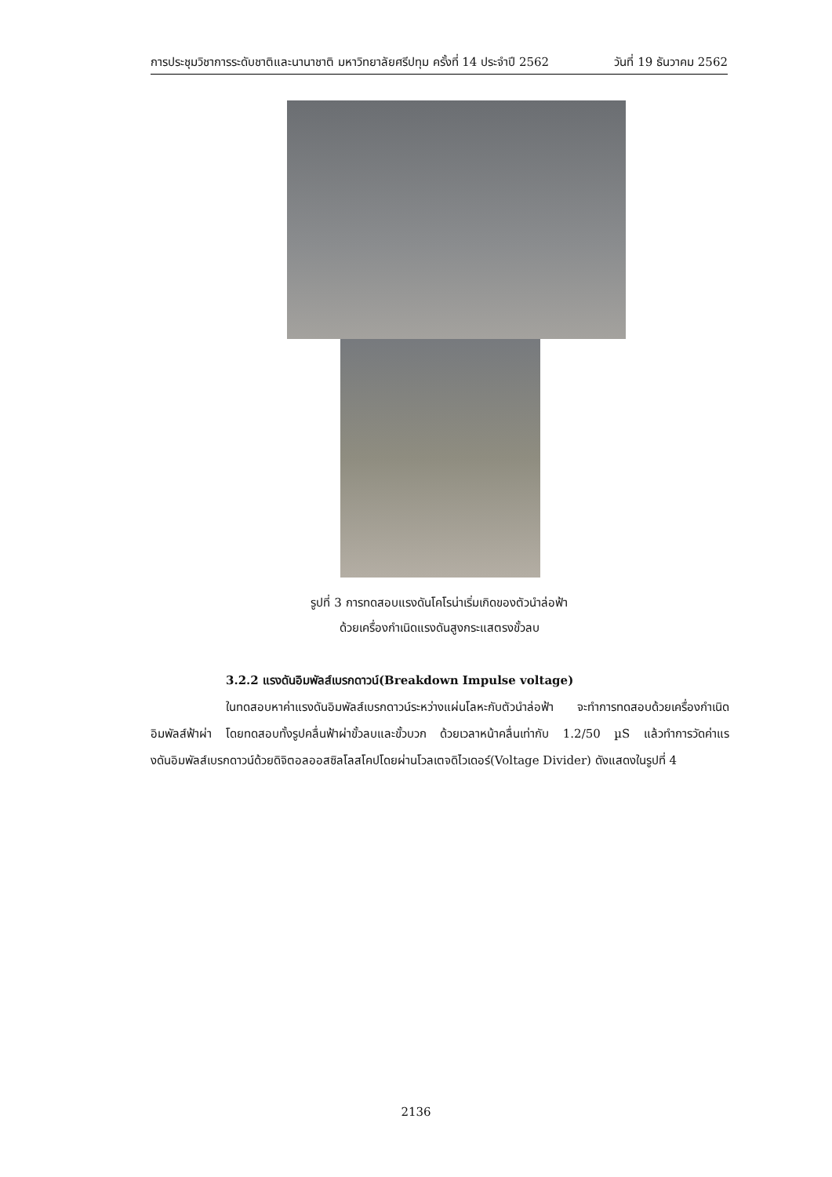การประชุมวิชาการระดับชาติและนานาชาติ มหาวิทยาลัยศรีปทุม ครั้งที่ 14 ประจำปี 2562 วันที่ 19 ธันวาคม 2562
รูปที่ 3 การทดสอบแรงดันโคโรน่าเริ่มเกิดของตัวนำล่อฟ้า
ด้วยเครื่องกำเนิดแรงดันสูงกระแสตรงขั้วลบ
3.2.2 แรงดันอิมพัลส์เบรกดาวน์(Breakdown Impulse voltage)
ในทดสอบหาค่าแรงดันอิมพัลส์เบรกดาวน์ระหว่างแผ่นโลหะกับตัวนำล่อฟ้า จะทำการทดสอบด้วยเครื่องกำเนิดอิมพัลส์ฟ้าผ่า โดยทดสอบทั้งรูปคลื่นฟ้าผ่าขั้วลบและขั้วบวก ด้วยเวลาหน้าคลื่นเท่ากับ 1.2/50 µS แล้วทำการวัดค่าแรงดันอิมพัลส์เบรกดาวน์ด้วยดิจิตอลออสซิลโลสโคปโดยผ่านโวลเตจดิไวเดอร์(Voltage Divider) ดังแสดงในรูปที่ 4
2136